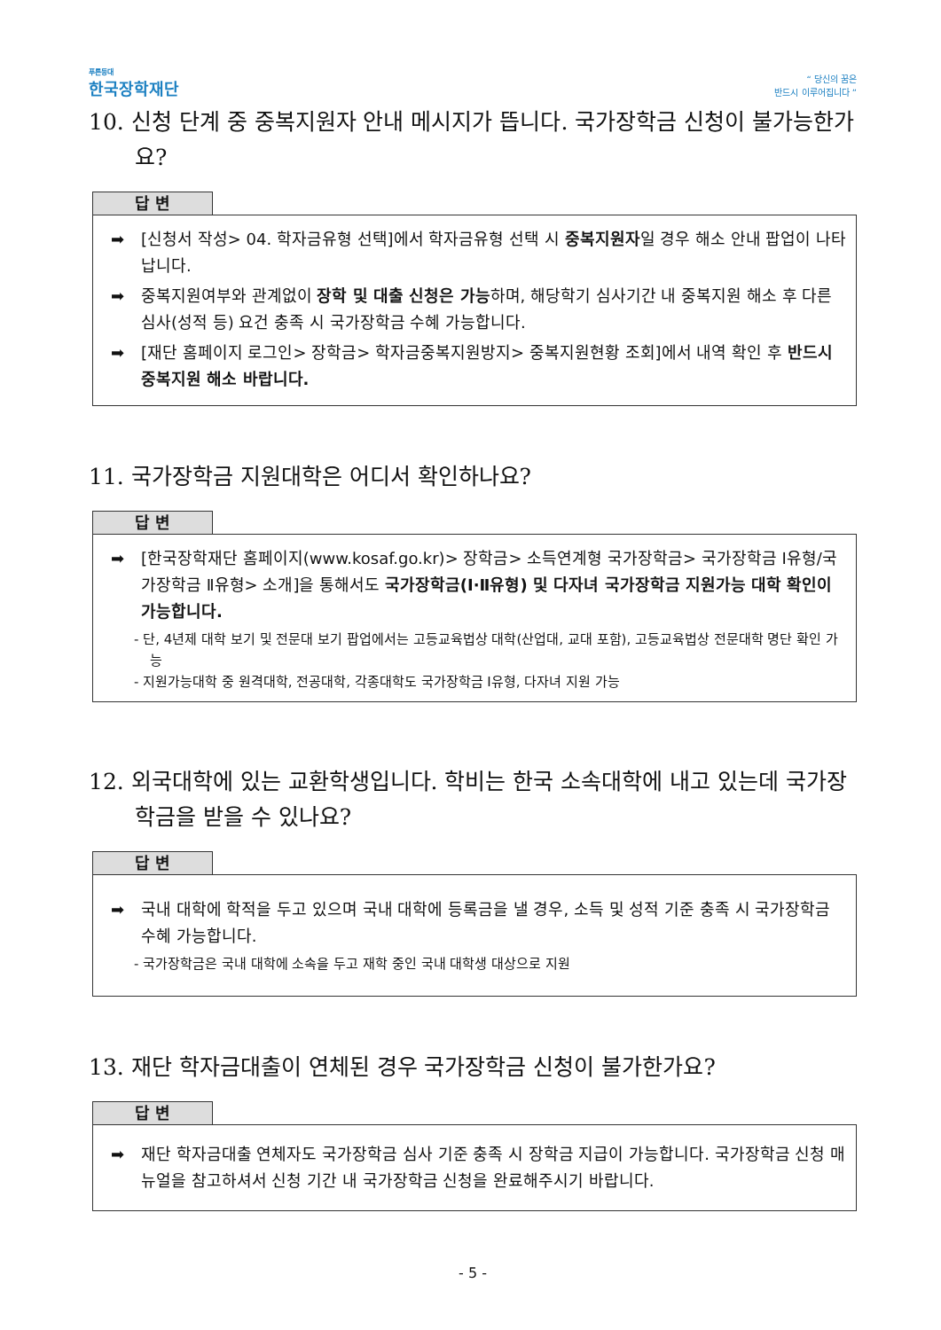푸른등대
한국장학재단
“ 당신의 꿈은
반드시 이루어집니다 ”
10. 신청 단계 중 중복지원자 안내 메시지가 뜹니다. 국가장학금 신청이 불가능한가요?
답 변
➡ [신청서 작성> 04. 학자금유형 선택]에서 학자금유형 선택 시 중복지원자일 경우 해소 안내 팝업이 나타납니다.
➡ 중복지원여부와 관계없이 장학 및 대출 신청은 가능하며, 해당학기 심사기간 내 중복지원 해소 후 다른 심사(성적 등) 요건 충족 시 국가장학금 수혜 가능합니다.
➡ [재단 홈페이지 로그인> 장학금> 학자금중복지원방지> 중복지원현황 조회]에서 내역 확인 후 반드시 중복지원 해소 바랍니다.
11. 국가장학금 지원대학은 어디서 확인하나요?
답 변
➡ [한국장학재단 홈페이지(www.kosaf.go.kr)> 장학금> 소득연계형 국가장학금> 국가장학금 Ⅰ유형/국가장학금 Ⅱ유형> 소개]을 통해서도 국가장학금(Ⅰ·Ⅱ유형) 및 다자녀 국가장학금 지원가능 대학 확인이 가능합니다.
- 단, 4년제 대학 보기 및 전문대 보기 팝업에서는 고등교육법상 대학(산업대, 교대 포함), 고등교육법상 전문대학 명단 확인 가능
- 지원가능대학 중 원격대학, 전공대학, 각종대학도 국가장학금 Ⅰ유형, 다자녀 지원 가능
12. 외국대학에 있는 교환학생입니다. 학비는 한국 소속대학에 내고 있는데 국가장학금을 받을 수 있나요?
답 변
➡ 국내 대학에 학적을 두고 있으며 국내 대학에 등록금을 낼 경우, 소득 및 성적 기준 충족 시 국가장학금 수혜 가능합니다.
- 국가장학금은 국내 대학에 소속을 두고 재학 중인 국내 대학생 대상으로 지원
13. 재단 학자금대출이 연체된 경우 국가장학금 신청이 불가한가요?
답 변
➡ 재단 학자금대출 연체자도 국가장학금 심사 기준 충족 시 장학금 지급이 가능합니다. 국가장학금 신청 매뉴얼을 참고하셔서 신청 기간 내 국가장학금 신청을 완료해주시기 바랍니다.
- 5 -